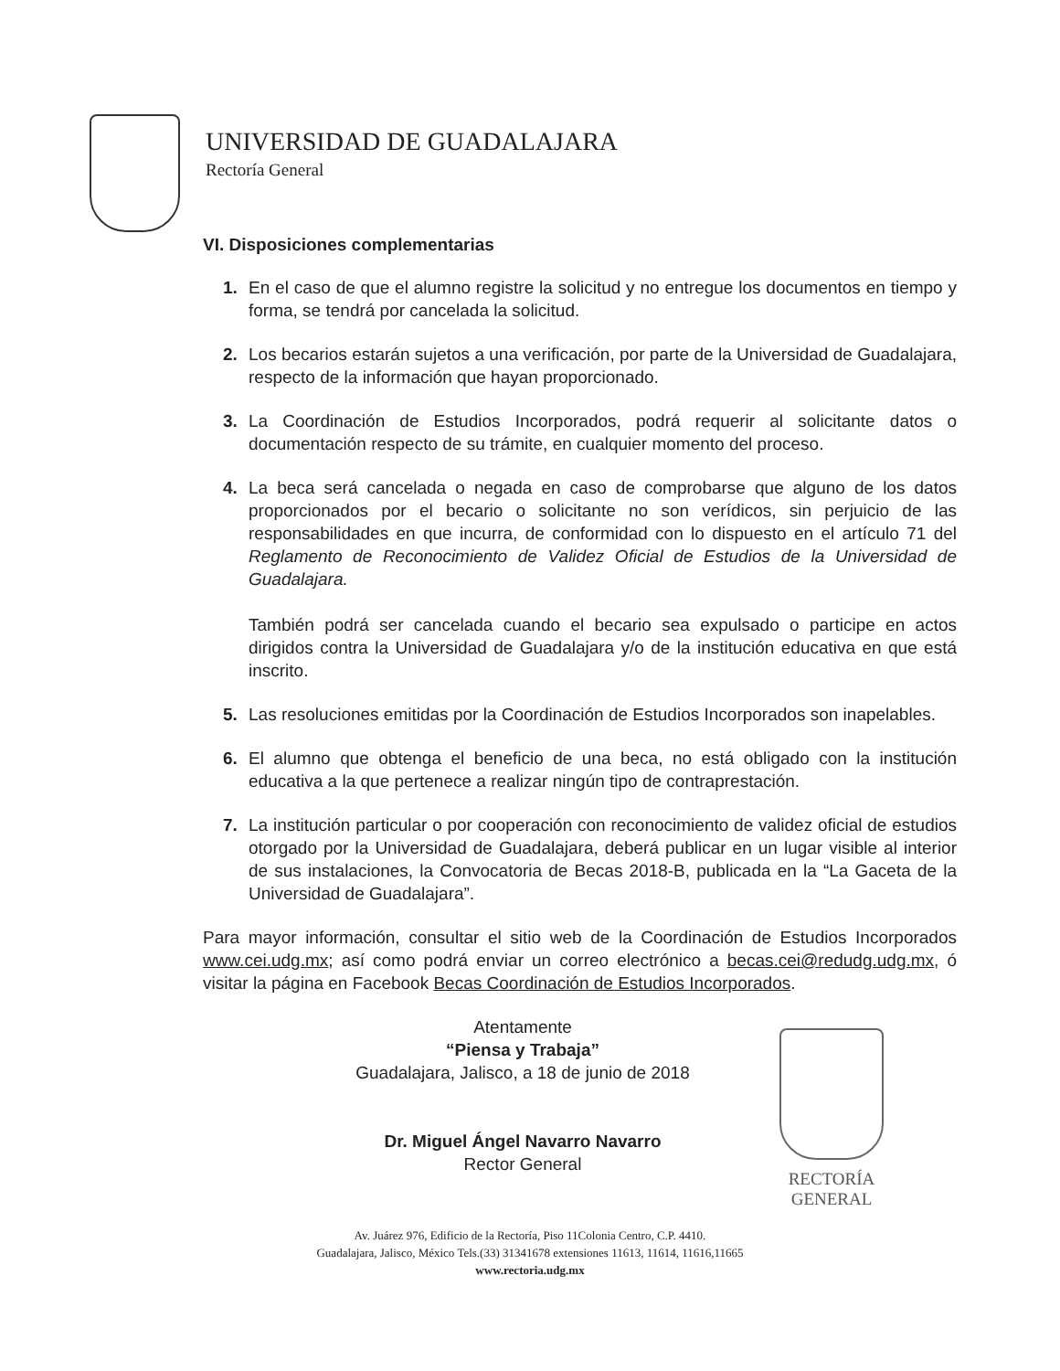UNIVERSIDAD DE GUADALAJARA
Rectoría General
VI. Disposiciones complementarias
1. En el caso de que el alumno registre la solicitud y no entregue los documentos en tiempo y forma, se tendrá por cancelada la solicitud.
2. Los becarios estarán sujetos a una verificación, por parte de la Universidad de Guadalajara, respecto de la información que hayan proporcionado.
3. La Coordinación de Estudios Incorporados, podrá requerir al solicitante datos o documentación respecto de su trámite, en cualquier momento del proceso.
4. La beca será cancelada o negada en caso de comprobarse que alguno de los datos proporcionados por el becario o solicitante no son verídicos, sin perjuicio de las responsabilidades en que incurra, de conformidad con lo dispuesto en el artículo 71 del Reglamento de Reconocimiento de Validez Oficial de Estudios de la Universidad de Guadalajara.
También podrá ser cancelada cuando el becario sea expulsado o participe en actos dirigidos contra la Universidad de Guadalajara y/o de la institución educativa en que está inscrito.
5. Las resoluciones emitidas por la Coordinación de Estudios Incorporados son inapelables.
6. El alumno que obtenga el beneficio de una beca, no está obligado con la institución educativa a la que pertenece a realizar ningún tipo de contraprestación.
7. La institución particular o por cooperación con reconocimiento de validez oficial de estudios otorgado por la Universidad de Guadalajara, deberá publicar en un lugar visible al interior de sus instalaciones, la Convocatoria de Becas 2018-B, publicada en la “La Gaceta de la Universidad de Guadalajara”.
Para mayor información, consultar el sitio web de la Coordinación de Estudios Incorporados www.cei.udg.mx; así como podrá enviar un correo electrónico a becas.cei@redudg.udg.mx, ó visitar la página en Facebook Becas Coordinación de Estudios Incorporados.
Atentamente
“Piensa y Trabaja”
Guadalajara, Jalisco, a 18 de junio de 2018
Dr. Miguel Ángel Navarro Navarro
Rector General
RECTORÍA GENERAL
Av. Juárez 976, Edificio de la Rectoría, Piso 11Colonia Centro, C.P. 4410.
Guadalajara, Jalisco, México Tels.(33) 31341678 extensiones 11613, 11614, 11616,11665
www.rectoria.udg.mx